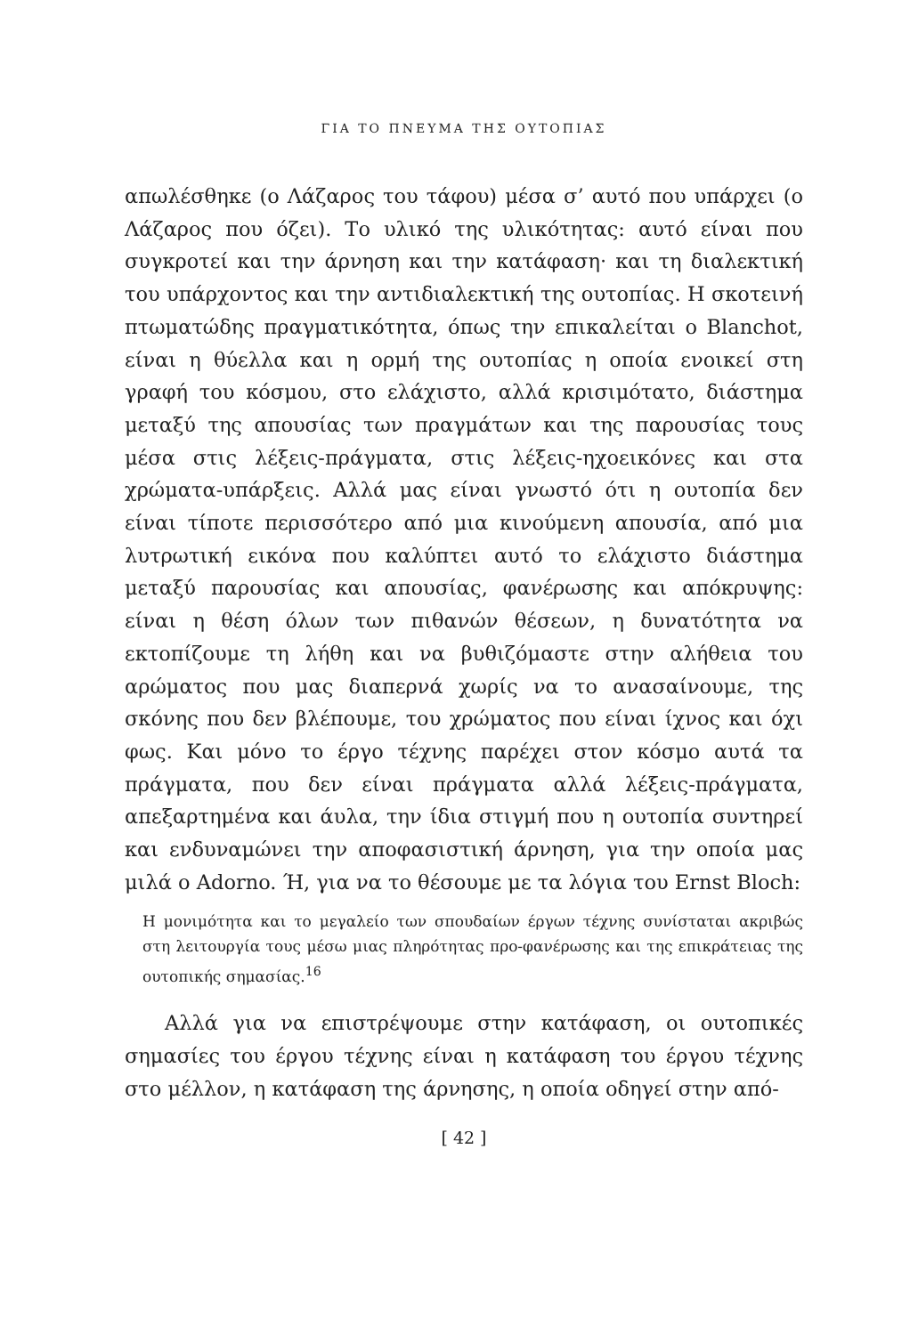ΓΙΑ ΤΟ ΠΝΕΥΜΑ ΤΗΣ ΟΥΤΟΠΙΑΣ
απωλέσθηκε (ο Λάζαρος του τάφου) μέσα σ’ αυτό που υπάρχει (ο Λάζαρος που όζει). Το υλικό της υλικότητας: αυτό είναι που συγκροτεί και την άρνηση και την κατάφαση· και τη διαλεκτική του υπάρχοντος και την αντιδιαλεκτική της ουτοπίας. Η σκοτεινή πτωματώδης πραγματικότητα, όπως την επικαλείται ο Blanchot, είναι η θύελλα και η ορμή της ουτοπίας η οποία ενοικεί στη γραφή του κόσμου, στο ελάχιστο, αλλά κρισιμότατο, διάστημα μεταξύ της απουσίας των πραγμάτων και της παρουσίας τους μέσα στις λέξεις-πράγματα, στις λέξεις-ηχοεικόνες και στα χρώματα-υπάρξεις. Αλλά μας είναι γνωστό ότι η ουτοπία δεν είναι τίποτε περισσότερο από μια κινούμενη απουσία, από μια λυτρωτική εικόνα που καλύπτει αυτό το ελάχιστο διάστημα μεταξύ παρουσίας και απουσίας, φανέρωσης και απόκρυψης: είναι η θέση όλων των πιθανών θέσεων, η δυνατότητα να εκτοπίζουμε τη λήθη και να βυθιζόμαστε στην αλήθεια του αρώματος που μας διαπερνά χωρίς να το ανασαίνουμε, της σκόνης που δεν βλέπουμε, του χρώματος που είναι ίχνος και όχι φως. Και μόνο το έργο τέχνης παρέχει στον κόσμο αυτά τα πράγματα, που δεν είναι πράγματα αλλά λέξεις-πράγματα, απεξαρτημένα και άυλα, την ίδια στιγμή που η ουτοπία συντηρεί και ενδυναμώνει την αποφασιστική άρνηση, για την οποία μας μιλά ο Adorno. Ή, για να το θέσουμε με τα λόγια του Ernst Bloch:
Η μονιμότητα και το μεγαλείο των σπουδαίων έργων τέχνης συνίσταται ακριβώς στη λειτουργία τους μέσω μιας πληρότητας προ-φανέρωσης και της επικράτειας της ουτοπικής σημασίας.<sup>16</sup>
Αλλά για να επιστρέψουμε στην κατάφαση, οι ουτοπικές σημασίες του έργου τέχνης είναι η κατάφαση του έργου τέχνης στο μέλλον, η κατάφαση της άρνησης, η οποία οδηγεί στην από-
[ 42 ]